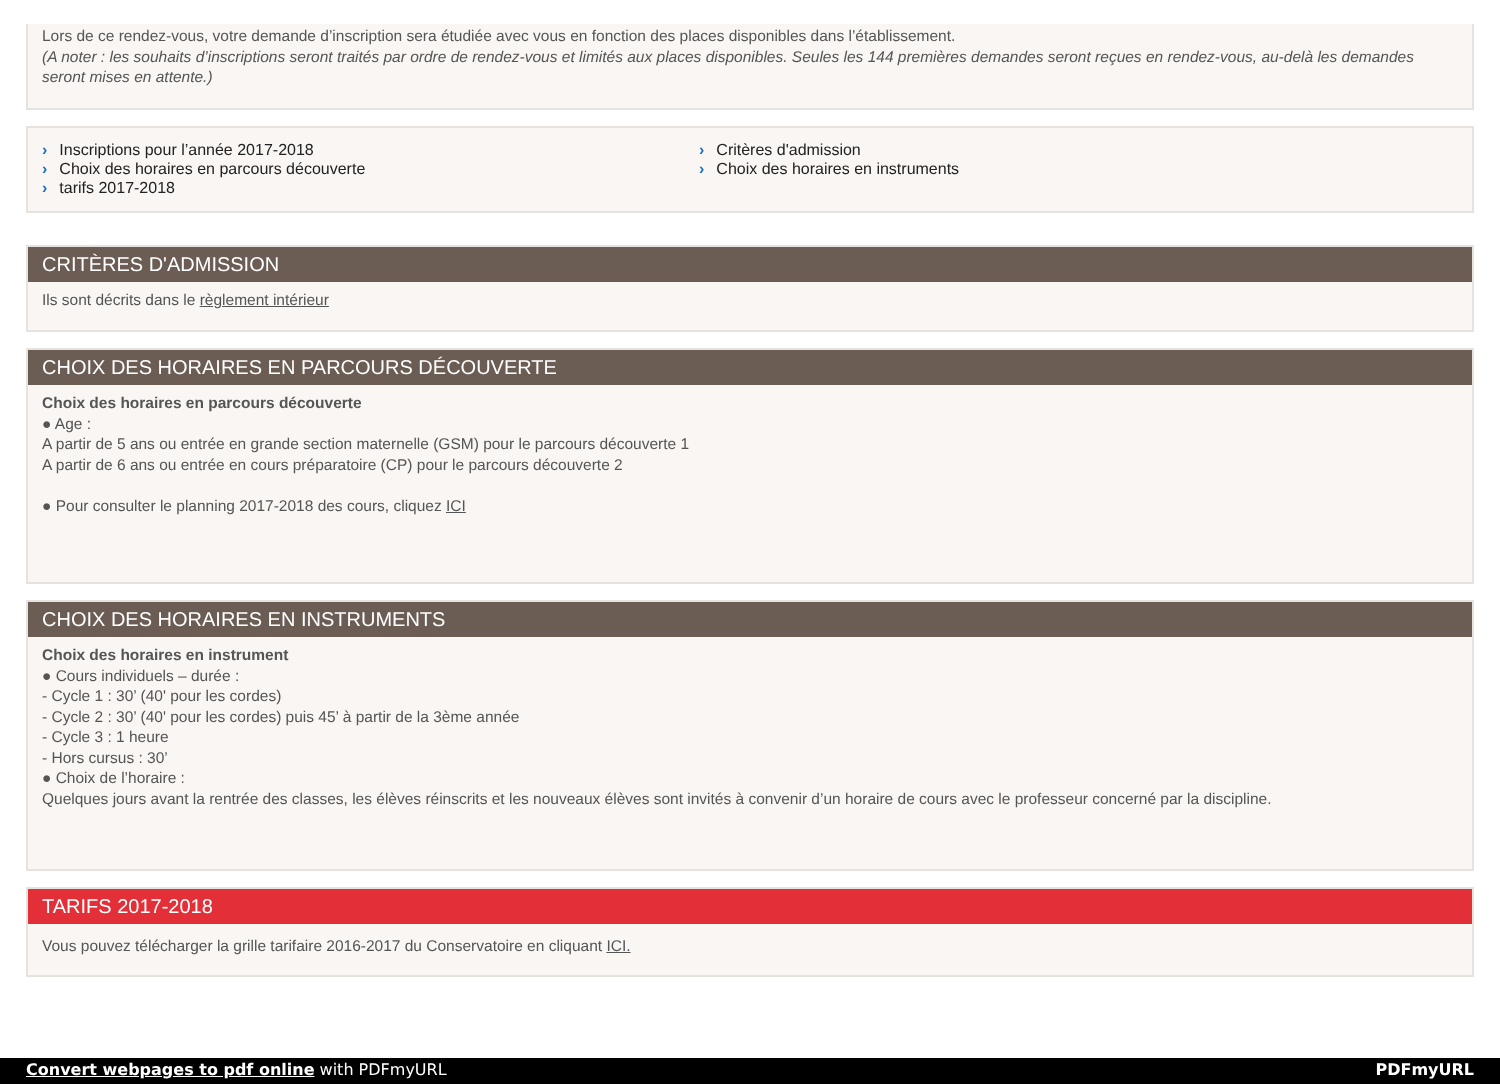Lors de ce rendez-vous, votre demande d’inscription sera étudiée avec vous en fonction des places disponibles dans l’établissement.
(A noter : les souhaits d’inscriptions seront traités par ordre de rendez-vous et limités aux places disponibles. Seules les 144 premières demandes seront reçues en rendez-vous, au-delà les demandes seront mises en attente.)
› Inscriptions pour l’année 2017-2018
› Choix des horaires en parcours découverte
› tarifs 2017-2018
› Critères d'admission
› Choix des horaires en instruments
CRITÈRES D'ADMISSION
Ils sont décrits dans le règlement intérieur
CHOIX DES HORAIRES EN PARCOURS DÉCOUVERTE
Choix des horaires en parcours découverte
● Age :
A partir de 5 ans ou entrée en grande section maternelle (GSM) pour le parcours découverte 1
A partir de 6 ans ou entrée en cours préparatoire (CP) pour le parcours découverte 2
● Pour consulter le planning 2017-2018 des cours, cliquez ICI
CHOIX DES HORAIRES EN INSTRUMENTS
Choix des horaires en instrument
● Cours individuels – durée :
- Cycle 1 : 30’ (40' pour les cordes)
- Cycle 2 : 30’ (40' pour les cordes) puis 45’ à partir de la 3ème année
- Cycle 3 : 1 heure
- Hors cursus : 30’
● Choix de l’horaire :
Quelques jours avant la rentrée des classes, les élèves réinscrits et les nouveaux élèves sont invités à convenir d’un horaire de cours avec le professeur concerné par la discipline.
TARIFS 2017-2018
Vous pouvez télécharger la grille tarifaire 2016-2017 du Conservatoire en cliquant ICI.
Convert webpages to pdf online with PDFmyURL PDFmyURL